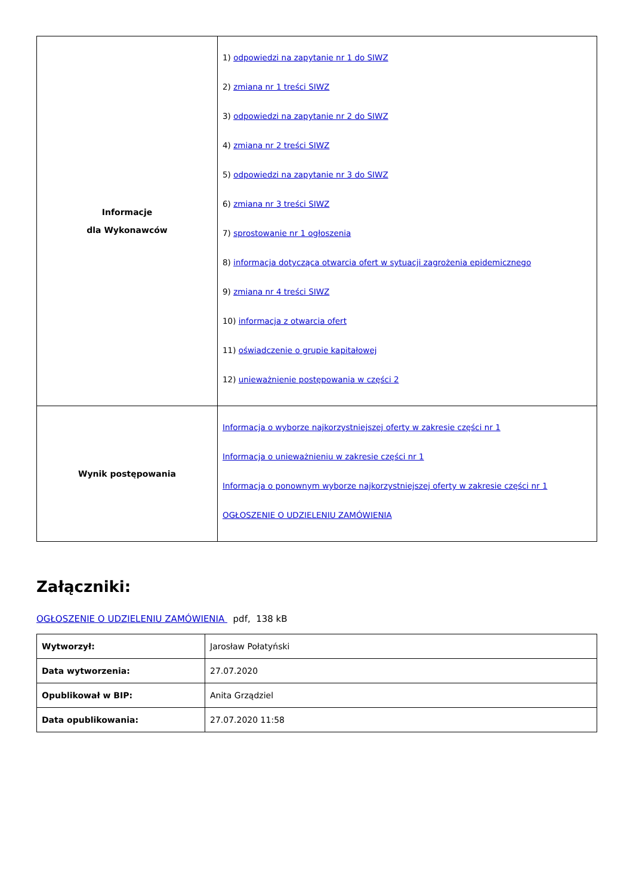| Informacje dla Wykonawców | 1) odpowiedzi na zapytanie nr 1 do SIWZ 2) zmiana nr 1 treści SIWZ 3) odpowiedzi na zapytanie nr 2 do SIWZ 4) zmiana nr 2 treści SIWZ 5) odpowiedzi na zapytanie nr 3 do SIWZ 6) zmiana nr 3 treści SIWZ 7) sprostowanie nr 1 ogłoszenia 8) informacja dotycząca otwarcia ofert w sytuacji zagrożenia epidemicznego 9) zmiana nr 4 treści SIWZ 10) informacja z otwarcia ofert 11) oświadczenie o grupie kapitałowej 12) unieważnienie postępowania w części 2 |
| Wynik postępowania | Informacja o wyborze najkorzystniejszej oferty w zakresie części nr 1 Informacja o unieważnieniu w zakresie części nr 1 Informacja o ponownym wyborze najkorzystniejszej oferty w zakresie części nr 1 OGŁOSZENIE O UDZIELENIU ZAMÓWIENIA |
Załączniki:
OGŁOSZENIE O UDZIELENIU ZAMÓWIENIA pdf, 138 kB
| Wytworzył: | Jarosław Połatyński |
| Data wytworzenia: | 27.07.2020 |
| Opublikował w BIP: | Anita Grządziel |
| Data opublikowania: | 27.07.2020 11:58 |